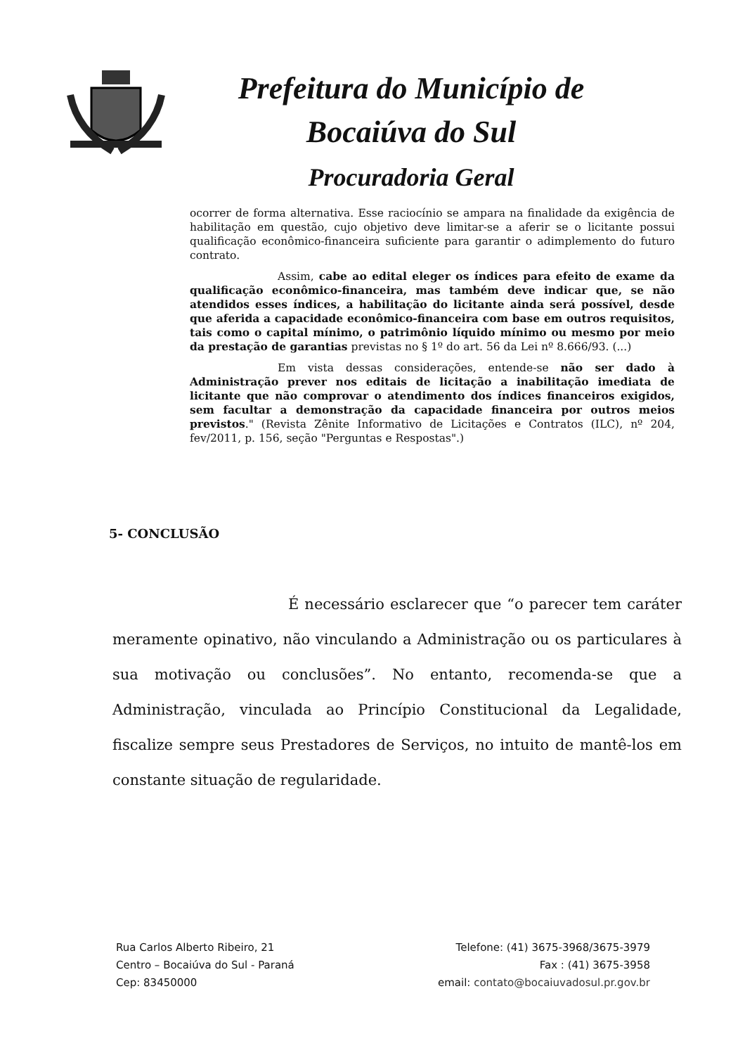Prefeitura do Município de
Bocaiúva do Sul
Procuradoria Geral
ocorrer de forma alternativa. Esse raciocínio se ampara na finalidade da exigência de habilitação em questão, cujo objetivo deve limitar-se a aferir se o licitante possui qualificação econômico-financeira suficiente para garantir o adimplemento do futuro contrato.
Assim, cabe ao edital eleger os índices para efeito de exame da qualificação econômico-financeira, mas também deve indicar que, se não atendidos esses índices, a habilitação do licitante ainda será possível, desde que aferida a capacidade econômico-financeira com base em outros requisitos, tais como o capital mínimo, o patrimônio líquido mínimo ou mesmo por meio da prestação de garantias previstas no § 1º do art. 56 da Lei nº 8.666/93. (...)
Em vista dessas considerações, entende-se não ser dado à Administração prever nos editais de licitação a inabilitação imediata de licitante que não comprovar o atendimento dos índices financeiros exigidos, sem facultar a demonstração da capacidade financeira por outros meios previstos." (Revista Zênite Informativo de Licitações e Contratos (ILC), nº 204, fev/2011, p. 156, seção "Perguntas e Respostas".)
5- CONCLUSÃO
É necessário esclarecer que “o parecer tem caráter meramente opinativo, não vinculando a Administração ou os particulares à sua motivação ou conclusões”. No entanto, recomenda-se que a Administração, vinculada ao Princípio Constitucional da Legalidade, fiscalize sempre seus Prestadores de Serviços, no intuito de mantê-los em constante situação de regularidade.
Rua Carlos Alberto Ribeiro, 21
Centro – Bocaiúva do Sul - Paraná
Cep: 83450000
Telefone: (41) 3675-3968/3675-3979
Fax : (41) 3675-3958
email: contato@bocaiuvadosul.pr.gov.br